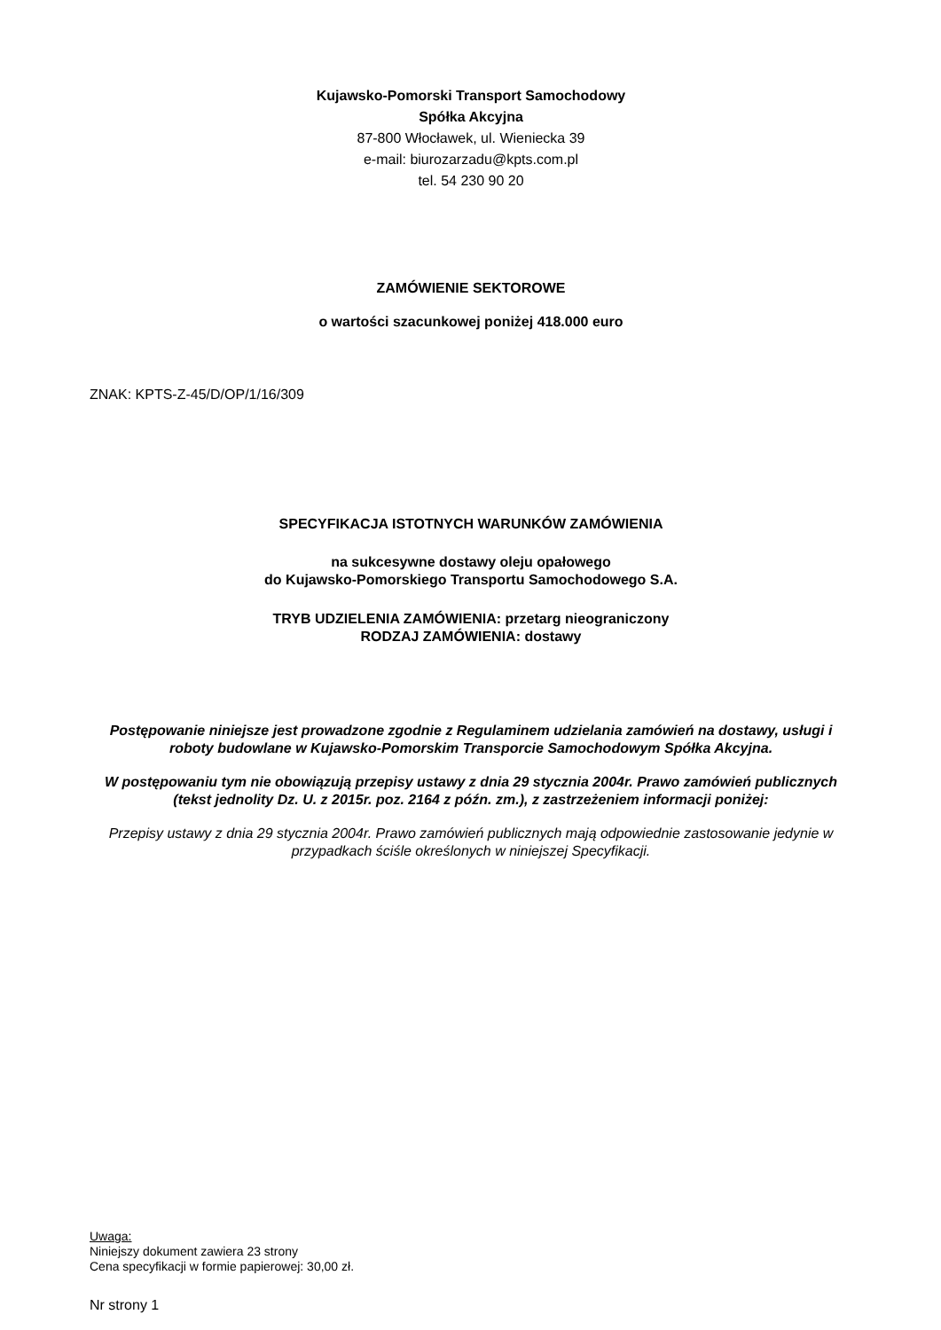Kujawsko-Pomorski Transport Samochodowy
Spółka Akcyjna
87-800 Włocławek, ul. Wieniecka 39
e-mail: biurozarzadu@kpts.com.pl
tel. 54 230 90 20
ZAMÓWIENIE SEKTOROWE
o wartości szacunkowej poniżej 418.000 euro
ZNAK: KPTS-Z-45/D/OP/1/16/309
SPECYFIKACJA ISTOTNYCH WARUNKÓW ZAMÓWIENIA
na sukcesywne dostawy oleju opałowego
do Kujawsko-Pomorskiego Transportu Samochodowego S.A.
TRYB UDZIELENIA ZAMÓWIENIA: przetarg nieograniczony
RODZAJ ZAMÓWIENIA: dostawy
Postępowanie niniejsze jest prowadzone zgodnie z Regulaminem udzielania zamówień na dostawy, usługi i roboty budowlane w Kujawsko-Pomorskim Transporcie Samochodowym Spółka Akcyjna.
W postępowaniu tym nie obowiązują przepisy ustawy z dnia 29 stycznia 2004r. Prawo zamówień publicznych (tekst jednolity Dz. U. z 2015r. poz. 2164 z późn. zm.), z zastrzeżeniem informacji poniżej:
Przepisy ustawy z dnia 29 stycznia 2004r. Prawo zamówień publicznych mają odpowiednie zastosowanie jedynie w przypadkach ściśle określonych w niniejszej Specyfikacji.
Uwaga:
Niniejszy dokument zawiera 23 strony
Cena specyfikacji w formie papierowej: 30,00 zł.
Nr strony 1